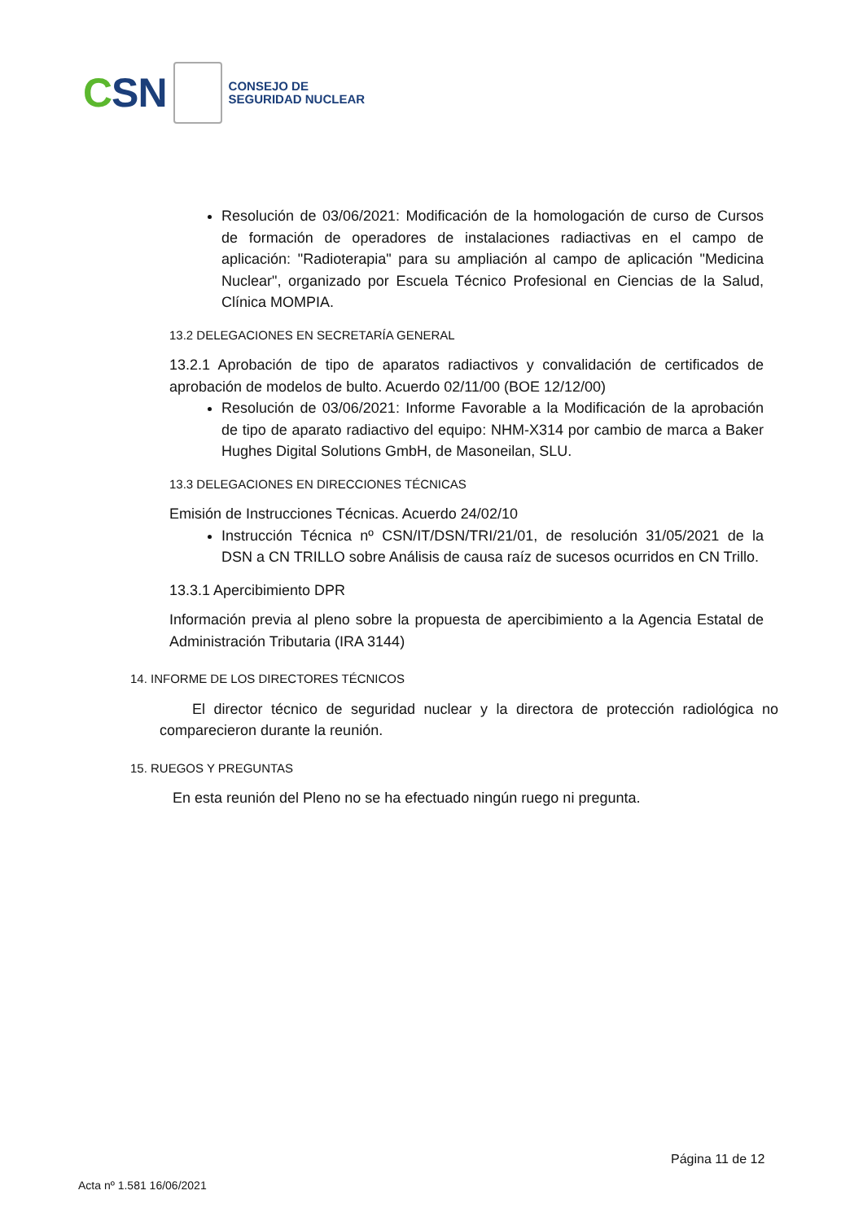CSN
CONSEJO DE
SEGURIDAD NUCLEAR
Resolución de 03/06/2021: Modificación de la homologación de curso de Cursos de formación de operadores de instalaciones radiactivas en el campo de aplicación: "Radioterapia" para su ampliación al campo de aplicación "Medicina Nuclear", organizado por Escuela Técnico Profesional en Ciencias de la Salud, Clínica MOMPIA.
13.2 DELEGACIONES EN SECRETARÍA GENERAL
13.2.1 Aprobación de tipo de aparatos radiactivos y convalidación de certificados de aprobación de modelos de bulto. Acuerdo 02/11/00 (BOE 12/12/00)
Resolución de 03/06/2021: Informe Favorable a la Modificación de la aprobación de tipo de aparato radiactivo del equipo: NHM-X314 por cambio de marca a Baker Hughes Digital Solutions GmbH, de Masoneilan, SLU.
13.3 DELEGACIONES EN DIRECCIONES TÉCNICAS
Emisión de Instrucciones Técnicas. Acuerdo 24/02/10
Instrucción Técnica nº CSN/IT/DSN/TRI/21/01, de resolución 31/05/2021 de la DSN a CN TRILLO sobre Análisis de causa raíz de sucesos ocurridos en CN Trillo.
13.3.1 Apercibimiento DPR
Información previa al pleno sobre la propuesta de apercibimiento a la Agencia Estatal de Administración Tributaria (IRA 3144)
14. INFORME DE LOS DIRECTORES TÉCNICOS
El director técnico de seguridad nuclear y la directora de protección radiológica no comparecieron durante la reunión.
15. RUEGOS Y PREGUNTAS
En esta reunión del Pleno no se ha efectuado ningún ruego ni pregunta.
Página 11 de 12
Acta nº 1.581 16/06/2021